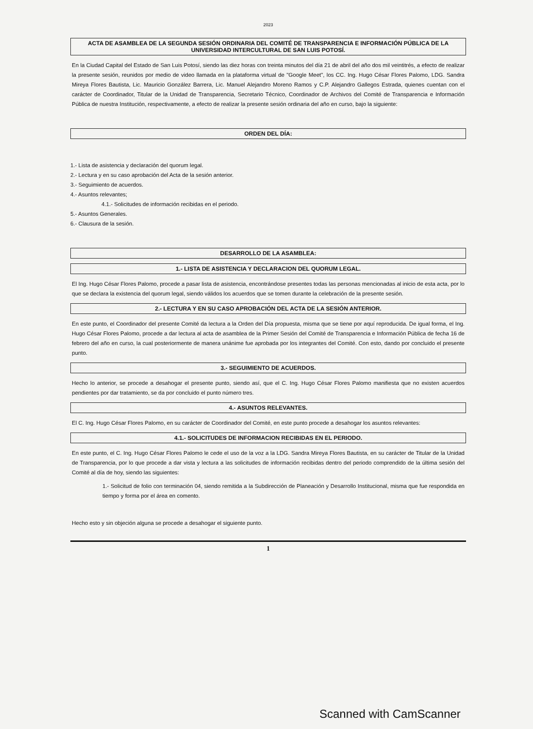2023
ACTA DE ASAMBLEA DE LA SEGUNDA SESIÓN ORDINARIA DEL COMITÉ DE TRANSPARENCIA E INFORMACIÓN PÚBLICA DE LA UNIVERSIDAD INTERCULTURAL DE SAN LUIS POTOSÍ.
En la Ciudad Capital del Estado de San Luis Potosí, siendo las diez horas con treinta minutos del día 21 de abril del año dos mil veintitrés, a efecto de realizar la presente sesión, reunidos por medio de video llamada en la plataforma virtual de "Google Meet", los CC. Ing. Hugo César Flores Palomo, LDG. Sandra Mireya Flores Bautista, Lic. Mauricio González Barrera, Lic. Manuel Alejandro Moreno Ramos y C.P. Alejandro Gallegos Estrada, quienes cuentan con el carácter de Coordinador, Titular de la Unidad de Transparencia, Secretario Técnico, Coordinador de Archivos del Comité de Transparencia e Información Pública de nuestra Institución, respectivamente, a efecto de realizar la presente sesión ordinaria del año en curso, bajo la siguiente:
ORDEN DEL DÍA:
1.- Lista de asistencia y declaración del quorum legal.
2.- Lectura y en su caso aprobación del Acta de la sesión anterior.
3.- Seguimiento de acuerdos.
4.- Asuntos relevantes;
4.1.- Solicitudes de información recibidas en el periodo.
5.- Asuntos Generales.
6.- Clausura de la sesión.
DESARROLLO DE LA ASAMBLEA:
1.- LISTA DE ASISTENCIA Y DECLARACION DEL QUORUM LEGAL.
El Ing. Hugo César Flores Palomo, procede a pasar lista de asistencia, encontrándose presentes todas las personas mencionadas al inicio de esta acta, por lo que se declara la existencia del quorum legal, siendo válidos los acuerdos que se tomen durante la celebración de la presente sesión.
2.- LECTURA Y EN SU CASO APROBACIÓN DEL ACTA DE LA SESIÓN ANTERIOR.
En este punto, el Coordinador del presente Comité da lectura a la Orden del Día propuesta, misma que se tiene por aquí reproducida. De igual forma, el Ing. Hugo César Flores Palomo, procede a dar lectura al acta de asamblea de la Primer Sesión del Comité de Transparencia e Información Pública de fecha 16 de febrero del año en curso, la cual posteriormente de manera unánime fue aprobada por los integrantes del Comité. Con esto, dando por concluido el presente punto.
3.- SEGUIMIENTO DE ACUERDOS.
Hecho lo anterior, se procede a desahogar el presente punto, siendo así, que el C. Ing. Hugo César Flores Palomo manifiesta que no existen acuerdos pendientes por dar tratamiento, se da por concluido el punto número tres.
4.- ASUNTOS RELEVANTES.
El C. Ing. Hugo César Flores Palomo, en su carácter de Coordinador del Comité, en este punto procede a desahogar los asuntos relevantes:
4.1.- SOLICITUDES DE INFORMACION RECIBIDAS EN EL PERIODO.
En este punto, el C. Ing. Hugo César Flores Palomo le cede el uso de la voz a la LDG. Sandra Mireya Flores Bautista, en su carácter de Titular de la Unidad de Transparencia, por lo que procede a dar vista y lectura a las solicitudes de información recibidas dentro del periodo comprendido de la última sesión del Comité al día de hoy, siendo las siguientes:
1.- Solicitud de folio con terminación 04, siendo remitida a la Subdirección de Planeación y Desarrollo Institucional, misma que fue respondida en tiempo y forma por el área en comento.
Hecho esto y sin objeción alguna se procede a desahogar el siguiente punto.
1
Scanned with CamScanner